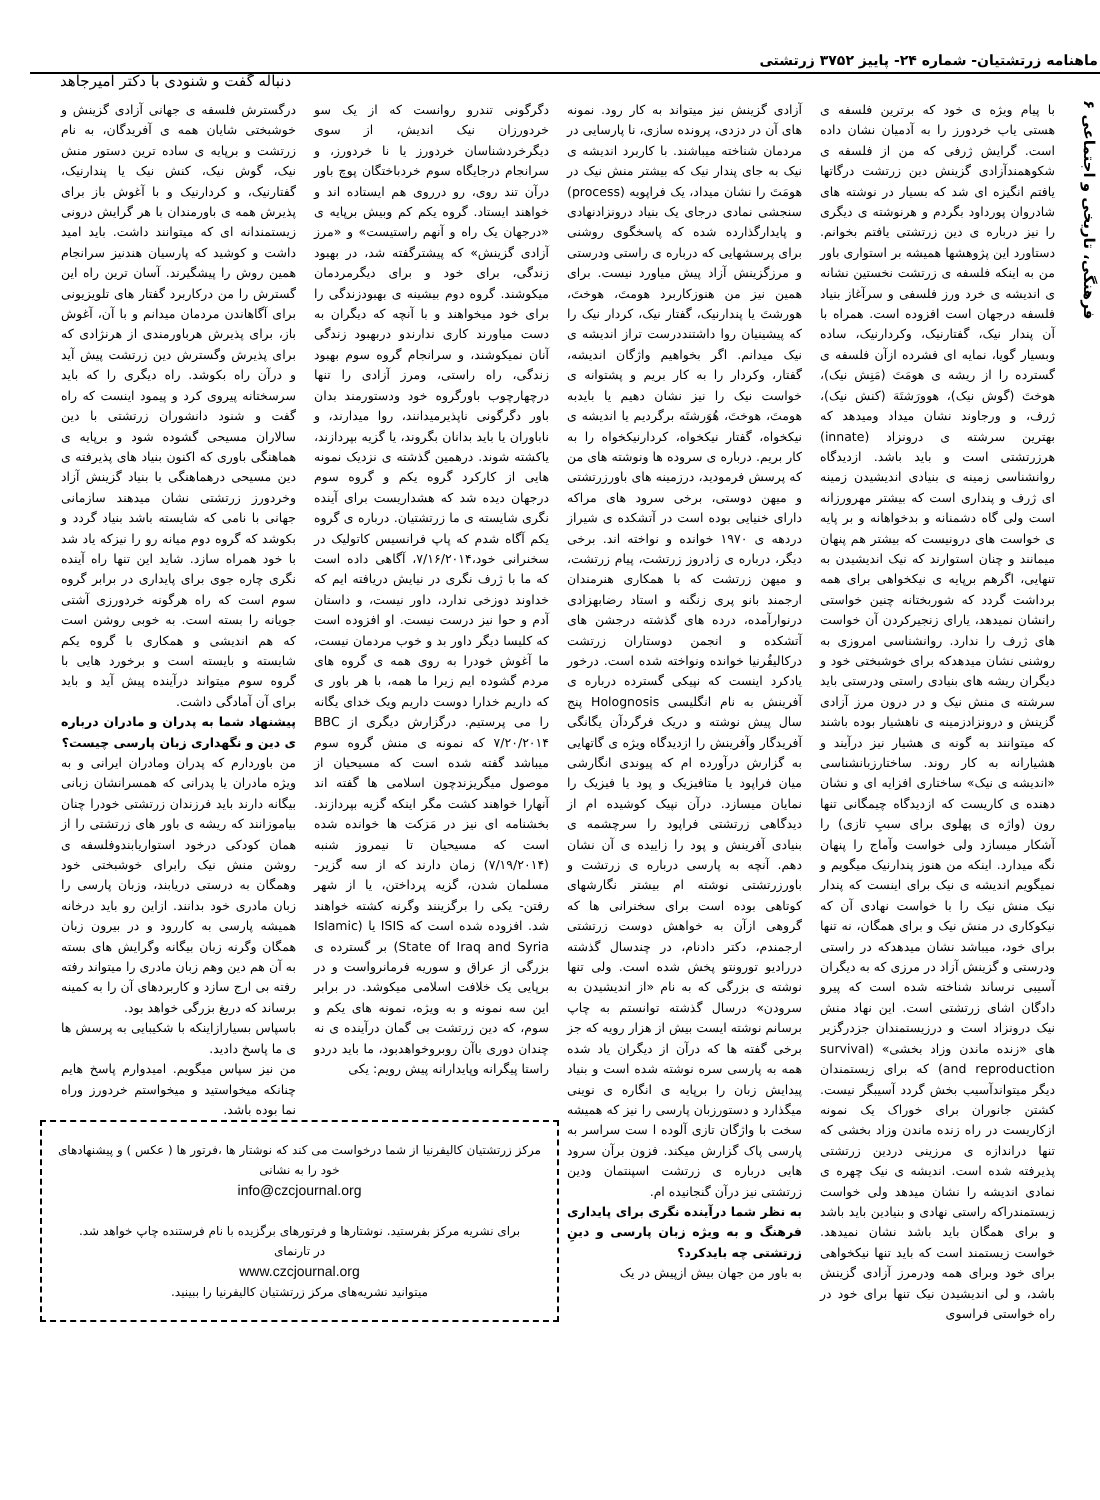ماهنامه زرتشتیان- شماره ۲۴- پاییز ۳۷۵۲ زرتشتی
دنباله گفت و شنودی با دکتر امیرجاهد
فرهنگی، تاریخی و اجتماعی ۶
با پیام ویژه ی خود که برترین فلسفه ی هستی یاب خردورز را به آدمیان نشان داده است. گرایش ژرفی که من از فلسفه ی شکوهمندآزادی گزینش دین زرتشت درگاتها یافتم انگیزه ای شد که بسیار در نوشته های شادروان پورداود بگردم و هرنوشته ی دیگری را نیز درباره ی دین زرتشتی یافتم بخوانم. دستاورد این پژوهشها همیشه بر استواری باور من به اینکه فلسفه ی زرتشت نخستین نشانه ی اندیشه ی خرد ورز فلسفی و سرآغاز بنیاد فلسفه درجهان است افزوده است. همراه با آن پندار نیک، گفتارنیک، وکردارنیک، ساده وبسیار گویا، نمایه ای فشرده ازآن فلسفه ی گسترده را از ریشه ی هومَتَ (مَنِش نیک)، هوختَ (گوش نیک)، هوورَشتَهَ (کنش نیک)، ژرف، و ورجاوند نشان میداد ومیدهد که بهترین سرشته ی درونزاد (innate) هرزرتشتی است و باید باشد. ازدیدگاه روانشناسی زمینه ی بنیادی اندیشیدن زمینه ای ژرف و پنداری است که بیشتر مهرورزانه است ولی گاه دشمنانه و بدخواهانه و بر پایه ی خواست های درونیست که بیشتر هم پنهان میمانند و چنان استوارند که نیک اندیشیدن به تنهایی، اگرهم برپایه ی نیکخواهی برای همه برداشت گردد که شوربختانه چنین خواستی رانشان نمیدهد، یارای زنجیرکردن آن خواست های ژرف را ندارد. روانشناسی امروزی به روشنی نشان میدهدکه برای خوشبختی خود و دیگران ریشه های بنیادی راستی ودرستی باید سرشته ی منش نیک و در درون مرز آزادی گزینش و درونزادزمینه ی ناهشیار بوده باشند که میتوانند به گونه ی هشیار نیز درآیند و هشیارانه به کار روند. ساختارزبانشناسی «اندیشه ی نیک» ساختاری افزایه ای و نشان دهنده ی کاریست که ازدیدگاه چیمگانی تنها رون (واژه ی پهلوی برای سببِ تازی) را آشکار میسازد ولی خواست وآماج را پنهان نگه میدارد. اینکه من هنوز پندارنیک میگویم و نمیگویم اندیشه ی نیک برای اینست که پندار نیک منش نیک را با خواست نهادی آن که نیکوکاری در منش نیک و برای همگان، نه تنها برای خود، میباشد نشان میدهدکه در راستی ودرستی و گزینش آزاد در مرزی که به دیگران آسیبی نرساند شناخته شده است که پیرو دادگان اشای زرتشتی است. این نهاد منش نیک درونزاد است و درزیستمندان جزدرگزیر های «زنده ماندن وزاد بخشی» (survival and reproduction) که برای زیستمندان دیگر میتواندآسیب بخش گردد آسیبگر نیست. کشتن جانوران برای خوراک یک نمونه ازکاریست در راه زنده ماندن وزاد بخشی که تنها دراندازه ی مرزینی دردین زرتشتی پذیرفته شده است. اندیشه ی نیک چهره ی نمادی اندیشه را نشان میدهد ولی خواست زیستمندراکه راستی نهادی و بنیادین باید باشد و برای همگان باید باشد نشان نمیدهد. خواست زیستمند است که باید تنها نیکخواهی برای خود وبرای همه ودرمرز آزادی گزینش باشد، و لی اندیشیدن نیک تنها برای خود در راه خواستی فراسوی
آزادی گزینش نیز میتواند به کار رود. نمونه های آن در دزدی، پرونده سازی، نا پارسایی در مردمان شناخته میباشند. با کاربرد اندیشه ی نیک به جای پندار نیک که بیشتر منش نیک در هومَتَ را نشان میداد، یک فراپویه (process) سنجشی نمادی درجای یک بنیاد درونزادنهادی و پایدارگذارده شده که پاسخگوی روشنی برای پرسشهایی که درباره ی راستی ودرستی و مرزگزینش آزاد پیش میاورد نیست. برای همین نیز من هنوزکاربرد هومتَ، هوختَ، هورشتَ یا پندارنیک، گفتار نیک، کردار نیک را که پیشینیان روا داشتنددرست تراز اندیشه ی نیک میدانم. اگر بخواهیم واژگان اندیشه، گفتار، وکردار را به کار بریم و پشتوانه ی خواست نیک را نیز نشان دهیم یا بایدبه هومتَ، هوختَ، هُوَرشتَه برگردیم یا اندیشه ی نیکخواه، گفتار نیکخواه، کردارنیکخواه را به کار بریم. درباره ی سروده ها ونوشته های من که پرسش فرمودید، درزمینه های باورزرتشتی و میهن دوستی، برخی سرود های مراکه دارای خنیایی بوده است در آتشکده ی شیراز دردهه ی ۱۹۷۰ خوانده و نواخته اند. برخی دیگر، درباره ی زادروز زرتشت، پیام زرتشت، و میهن زرتشت که با همکاری هنرمندان ارجمند بانو پری زنگنه و استاد رضابهزادی درنوارآمده، درده های گذشته درجشن های آتشکده و انجمن دوستاران زرتشت درکالیفُرنیا خوانده ونواخته شده است. درخور یادکرد اینست که نپیکی گسترده درباره ی آفرینش به نام انگلیسی Holognosis پنج سال پیش نوشته و دریک فرگردآن یگانگی آفریدگار وآفرینش را ازدیدگاه ویژه ی گاتهایی به گزارش درآورده ام که پیوندی انگارشی میان فراپود یا متافیزیک و پود یا فیزیک را نمایان میسازد. درآن نپیک کوشیده ام از دیدگاهی زرتشتی فراپود را سرچشمه ی بنیادی آفرینش و پود را زاییده ی آن نشان دهم. آنچه به پارسی درباره ی زرتشت و باورزرتشتی نوشته ام بیشتر نگارشهای کوتاهی بوده است برای سخنرانی ها که گروهی ازآن به خواهش دوست زرتشتی ارجمندم، دکتر دادنام، در چندسال گذشته درراديو تورونتو پخش شده است. ولی تنها نوشته ی بزرگی که به نام «از اندیشیدن به سرودن» درسال گذشته توانستم به چاپ برسانم نوشته ایست بیش از هزار رویه که جز برخی گفته ها که درآن از دیگران یاد شده همه به پارسی سره نوشته شده است و بنیاد پیدایش زبان را برپایه ی انگاره ی نوینی میگذارد و دستورزبان پارسی را نیز که همیشه سخت با واژگان تازی آلوده ا ست سراسر به پارسی پاک گزارش میکند. فزون برآن سرود هایی درباره ی زرتشت اسپنتمان ودین زرتشتی نیز درآن گنجانیده ام.
به نظر شما درآینده نگری برای پایداری فرهنگ و به ویژه زبان پارسی و دینِ زرتشتی چه بایدکرد؟
به باور من جهان بیش ازپیش در یک
دگرگونی تندرو روانست که از یک سو خردورزان نیک اندیش، از سوی دیگرخردشناسان خردورز یا نا خردورز، و سرانجام درجایگاه سوم خردباختگان پوچ باور درآن تند روی، رو درروی هم ایستاده اند و خواهند ایستاد. گروه یکم کم وبیش برپایه ی «درجهان یک راه و آنهم راستیست» و «مرز آزادی گزینش» که پیشترگفته شد، در بهبود زندگی، برای خود و برای دیگرمردمان میکوشند. گروه دوم بیشینه ی بهبودزندگی را برای خود میخواهند و با آنچه که دیگران به دست میاورند کاری ندارندو دربهبود زندگی آنان نمیکوشند، و سرانجام گروه سوم بهبود زندگی، راه راستی، ومرز آزادی را تنها درچهارچوب باورگروه خود ودستورمند بدان باور دگرگونی ناپذیرمیدانند، روا میدارند، و ناباوران یا باید بدانان بگروند، یا گزیه بپردازند، یاکشته شوند. درهمین گذشته ی نزدیک نمونه هایی از کارکرد گروه یکم و گروه سوم درجهان دیده شد که هشداریست برای آینده نگری شایسته ی ما زرتشتیان. درباره ی گروه یکم آگاه شدم که پاپ فرانسیس کاتولیک در سخنرانی خود،۷/۱۶/۲۰۱۴، آگاهی داده است که ما با ژرف نگری در نیایش دریافته ایم که خداوند دوزخی ندارد، داور نیست، و داستان آدم و حوا نیز درست نیست. او افزوده است که کلیسا دیگر داور بد و خوب مردمان نیست، ما آغوش خودرا به روی همه ی گروه های مردم گشوده ایم زیرا ما همه، با هر باور ی که داریم خدارا دوست داریم ویک خدای یگانه را می پرستیم. درگزارش دیگری از BBC ۷/۲۰/۲۰۱۴ که نمونه ی منش گروه سوم میباشد گفته شده است که مسیحیان از موصول میگریزندچون اسلامی ها گفته اند آنهارا خواهند کشت مگر اینکه گزیه بپردازند. بخشنامه ای نیز در مَزکت ها خوانده شده است که مسیحیان تا نیمروز شنبه (۷/۱۹/۲۰۱۴) زمان دارند که از سه گزیر- مسلمان شدن، گزیه پرداختن، یا از شهر رفتن- یکی را برگزینند وگرنه کشته خواهند شد. افزوده شده است که ISIS یا (Islamic State of Iraq and Syria) بر گسترده ی بزرگی از عراق و سوریه فرمانرواست و در برپایی یک خلافت اسلامی میکوشد. در برابر این سه نمونه و به ویژه، نمونه های یکم و سوم، که دین زرتشت بی گمان درآینده ی نه چندان دوری باآن روبروخواهدبود، ما باید دردو راستا پیگرانه وپایدارانه پیش رویم: یکی
درگسترش فلسفه ی جهانی آزادی گزینش و خوشبختی شایان همه ی آفریدگان، به نام زرتشت و برپایه ی ساده ترین دستور منش نیک، گوش نیک، کنش نیک یا پندارنیک، گفتارنیک، و کردارنیک و با آغوش باز برای پذیرش همه ی باورمندان با هر گرایش درونی زیستمندانه ای که میتوانند داشت. باید امید داشت و کوشید که پارسیان هندنیز سرانجام همین روش را پیشگیرند. آسان ترین راه این گسترش را من درکاربرد گفتار های تلویزیونی برای آگاهاندن مردمان میدانم و با آن، آغوش باز، برای پذیرش هرباورمندی از هرنژادی که برای پذیرش وگسترش دین زرتشت پیش آید و درآن راه بکوشد. راه دیگری را که باید سرسختانه پیروی کرد و پیمود اینست که راه گفت و شنود دانشوران زرتشتی با دین سالاران مسیحی گشوده شود و برپایه ی هماهنگی باوری که اکنون بنیاد های پذیرفته ی دین مسیحی درهماهنگی با بنیاد گزینش آزاد وخردورز زرتشتی نشان میدهند سازمانی جهانی با نامی که شایسته باشد بنیاد گردد و بکوشد که گروه دوم میانه رو را نیزکه یاد شد با خود همراه سازد. شاید این تنها راه آینده نگری چاره جوی برای پایداری در برابر گروه سوم است که راه هرگونه خردورزی آشتی جویانه را بسته است. به خوبی روشن است که هم اندیشی و همکاری با گروه یکم شایسته و بایسته است و برخورد هایی با گروه سوم میتواند درآینده پیش آید و باید برای آن آمادگی داشت.
پیشنهاد شما به پدران و مادران درباره ی دین و نگهداری زبان پارسی چیست؟
من باوردارم که پدران ومادران ایرانی و به ویژه مادران یا پدرانی که همسرانشان زبانی بیگانه دارند باید فرزندان زرتشتی خودرا چنان بیاموزانند که ریشه ی باور های زرتشتی را از همان کودکی درخود استواریابندوفلسفه ی روشن منش نیک رابرای خوشبختی خود وهمگان به درستی دریابند، وزبان پارسی را زبان مادری خود بدانند. ازاین رو باید درخانه همیشه پارسی به کاررود و در بیرون زبان همگان وگرنه زبان بیگانه وگرایش های بسته به آن هم دین وهم زبان مادری را میتواند رفته رفته بی ارج سازد و کاربردهای آن را به کمینه برساند که دریغ بزرگی خواهد بود.
باسپاس بسیارازاینکه با شکیبایی به پرسش ها ی ما پاسخ دادید.
من نیز سپاس میگویم. امیدوارم پاسخ هایم چنانکه میخواستید و میخواستم خردورز وراه نما بوده باشد.
مرکز زرتشتیان کالیفرنیا از شما درخواست می کند که نوشتار ها ،فرتور ها ( عکس ) و پیشنهادهای خود را به نشانی
info@czcjournal.org
برای نشریه مرکز بفرستید. نوشتارها و فرتورهای برگزیده با نام فرستنده چاپ خواهد شد.
در تارنمای
www.czcjournal.org
میتوانید نشریه‌های مرکز زرتشتیان کالیفرنیا را ببینید.